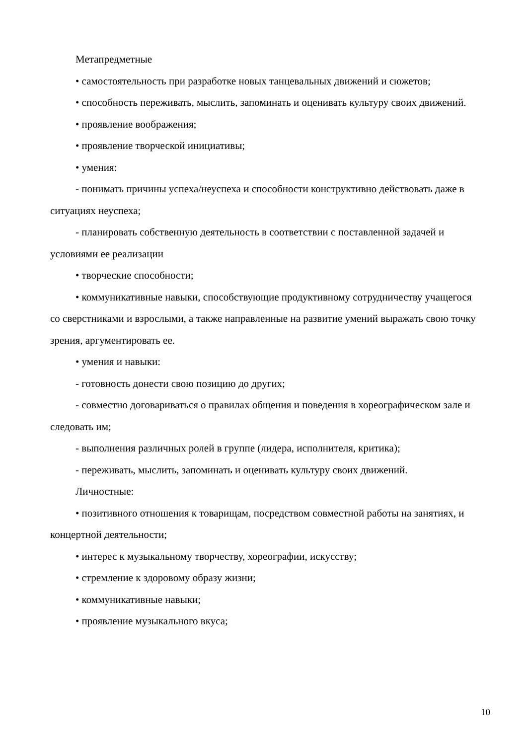Метапредметные
• самостоятельность при разработке новых танцевальных движений и сюжетов;
• способность переживать, мыслить, запоминать и оценивать культуру своих движений.
• проявление воображения;
• проявление творческой инициативы;
• умения:
- понимать причины успеха/неуспеха и способности конструктивно действовать даже в ситуациях неуспеха;
- планировать собственную деятельность в соответствии с поставленной задачей и условиями ее реализации
• творческие способности;
• коммуникативные навыки, способствующие продуктивному сотрудничеству учащегося со сверстниками и взрослыми, а также направленные на развитие умений выражать свою точку зрения, аргументировать ее.
• умения и навыки:
- готовность донести свою позицию до других;
- совместно договариваться о правилах общения и поведения в хореографическом зале и следовать им;
- выполнения различных ролей в группе (лидера, исполнителя, критика);
- переживать, мыслить, запоминать и оценивать культуру своих движений.
Личностные:
• позитивного отношения к товарищам, посредством совместной работы на занятиях, и концертной деятельности;
• интерес к музыкальному творчеству, хореографии, искусству;
• стремление к здоровому образу жизни;
• коммуникативные навыки;
• проявление музыкального вкуса;
10